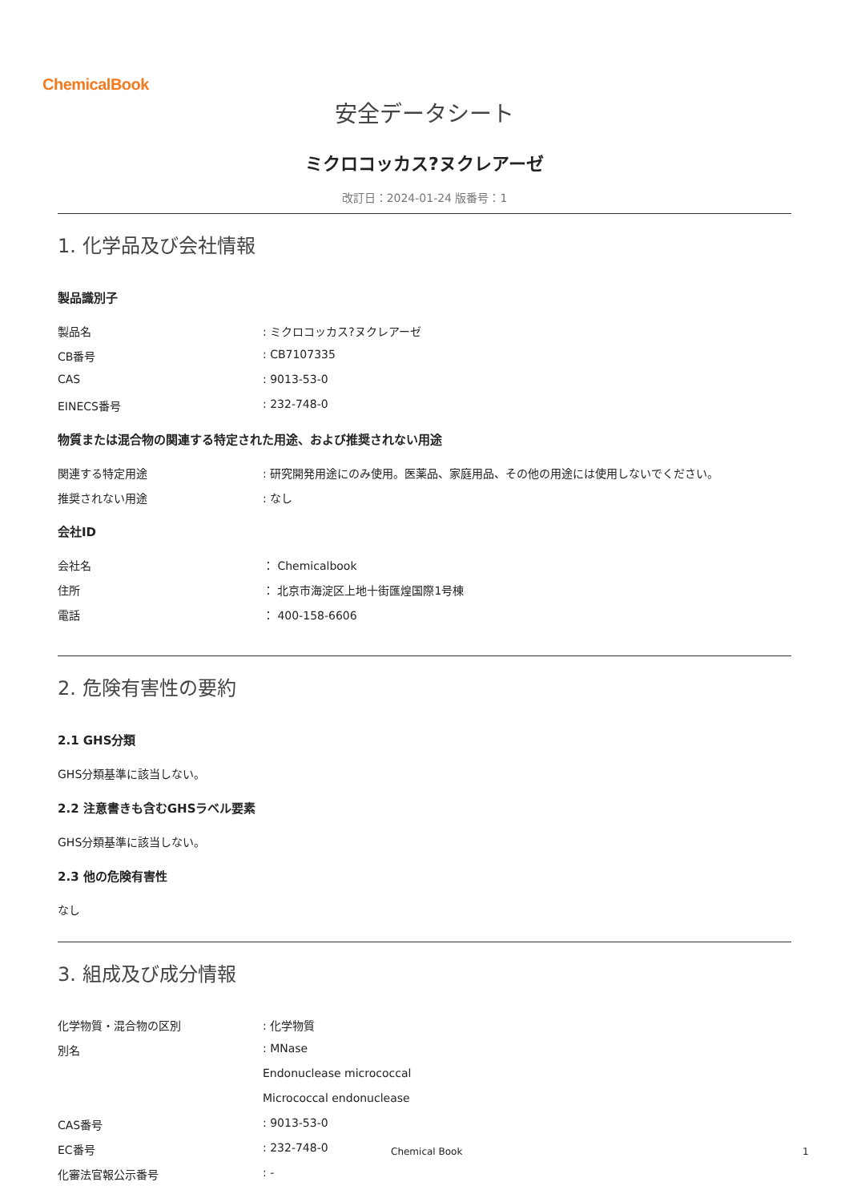ChemicalBook
安全データシート
ミクロコッカス?ヌクレアーゼ
改訂日：2024-01-24 版番号：1
1. 化学品及び会社情報
製品識別子
製品名: ミクロコッカス?ヌクレアーゼ
CB番号: CB7107335
CAS: 9013-53-0
EINECS番号: 232-748-0
物質または混合物の関連する特定された用途、および推奨されない用途
関連する特定用途: 研究開発用途にのみ使用。医薬品、家庭用品、その他の用途には使用しないでください。
推奨されない用途: なし
会社ID
会社名 ： Chemicalbook
住所 ： 北京市海淀区上地十街匯煌国際1号棟
電話 ： 400-158-6606
2. 危険有害性の要約
2.1 GHS分類
GHS分類基準に該当しない。
2.2 注意書きも含むGHSラベル要素
GHS分類基準に該当しない。
2.3 他の危険有害性
なし
3. 組成及び成分情報
化学物質・混合物の区別: 化学物質
別名: MNase
Endonuclease micrococcal
Micrococcal endonuclease
CAS番号: 9013-53-0
EC番号: 232-748-0
化審法官報公示番号: -
Chemical Book 1